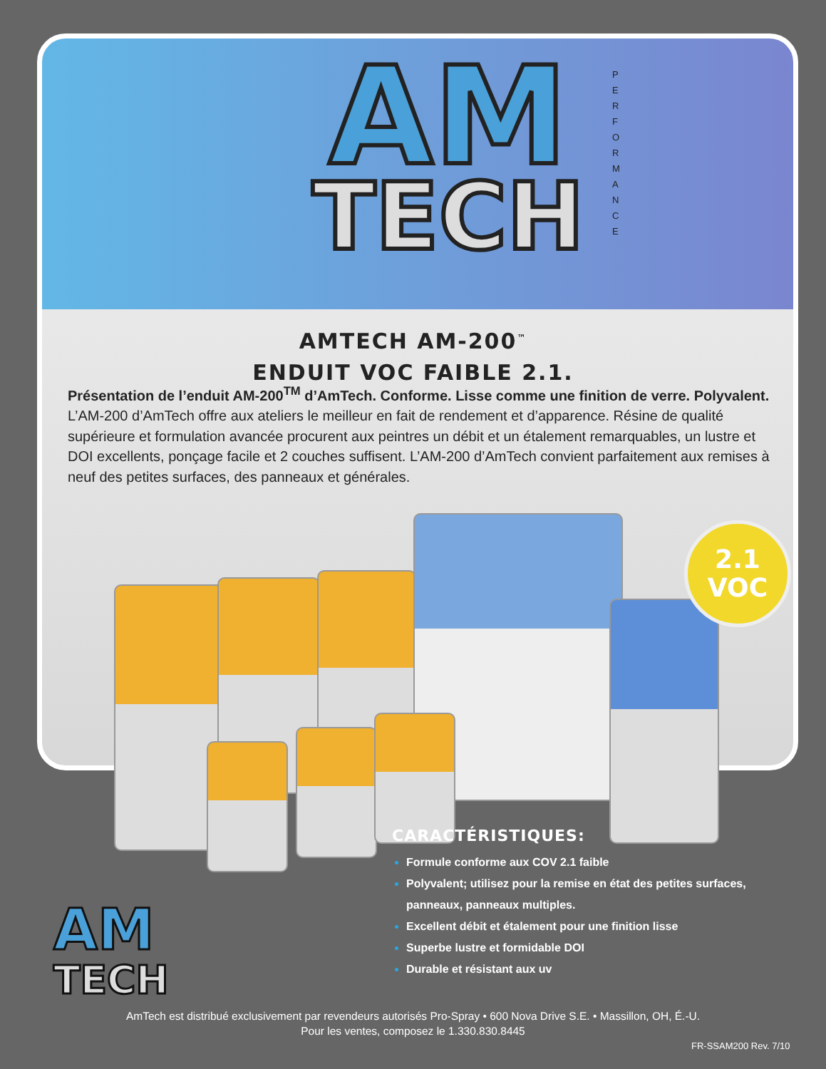AM
TECH
P E R F O R M A N C E
AMTECH AM-200<sup>™</sup>
ENDUIT VOC FAIBLE 2.1.
Présentation de l’enduit AM-200<sup>TM</sup> d’AmTech. Conforme. Lisse comme une finition de verre. Polyvalent. L’AM-200 d’AmTech offre aux ateliers le meilleur en fait de rendement et d’apparence. Résine de qualité supérieure et formulation avancée procurent aux peintres un débit et un étalement remarquables, un lustre et DOI excellents, ponçage facile et 2 couches suffisent. L’AM-200 d’AmTech convient parfaitement aux remises à neuf des petites surfaces, des panneaux et générales.
2.1
VOC
CARACTÉRISTIQUES:
Formule conforme aux COV 2.1 faible
Polyvalent; utilisez pour la remise en état des petites surfaces,
panneaux, panneaux multiples.
Excellent débit et étalement pour une finition lisse
Superbe lustre et formidable DOI
Durable et résistant aux uv
AM
TECH
AmTech est distribué exclusivement par revendeurs autorisés Pro-Spray • 600 Nova Drive S.E. • Massillon, OH, É.-U.
Pour les ventes, composez le 1.330.830.8445
FR-SSAM200 Rev. 7/10